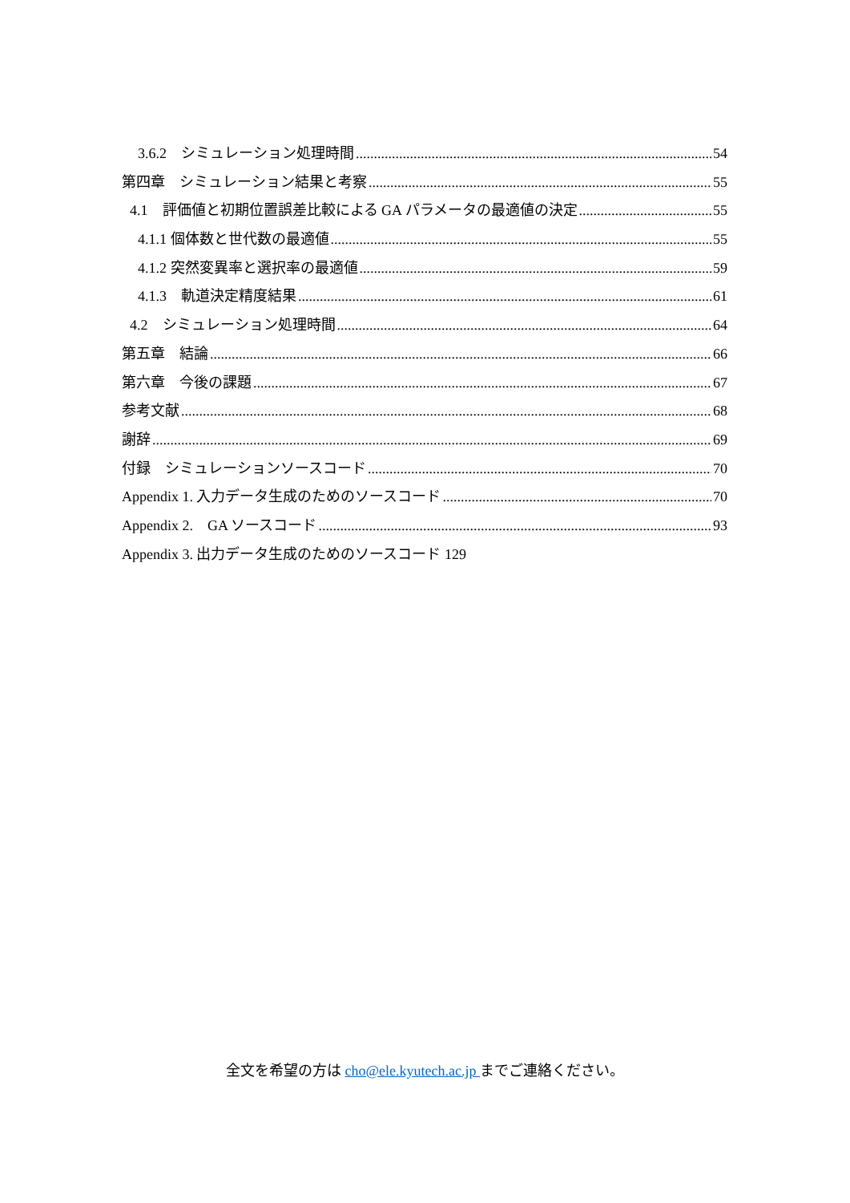3.6.2　シミュレーション処理時間 54
第四章　シミュレーション結果と考察 55
4.1　評価値と初期位置誤差比較による GA パラメータの最適値の決定 55
4.1.1 個体数と世代数の最適値 55
4.1.2 突然変異率と選択率の最適値 59
4.1.3　軌道決定精度結果 61
4.2　シミュレーション処理時間 64
第五章　結論 66
第六章　今後の課題 67
参考文献 68
謝辞 69
付録　シミュレーションソースコード 70
Appendix 1. 入力データ生成のためのソースコード 70
Appendix 2.　GA ソースコード 93
Appendix 3. 出力データ生成のためのソースコード 129
全文を希望の方は cho@ele.kyutech.ac.jp までご連絡ください。